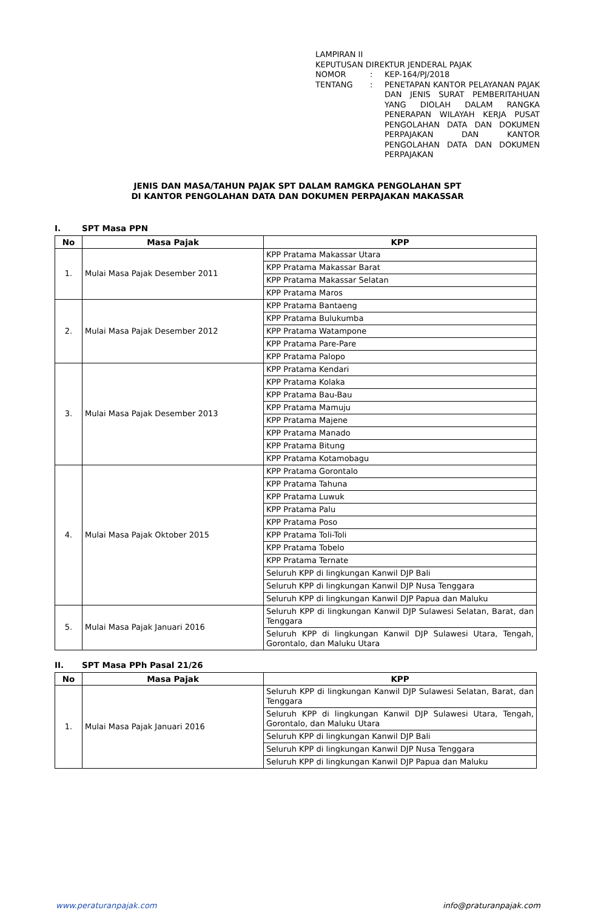LAMPIRAN II
KEPUTUSAN DIREKTUR JENDERAL PAJAK
| NOMOR | : | KEP-164/PJ/2018 |
| TENTANG | : | PENETAPAN KANTOR PELAYANAN PAJAK DAN JENIS SURAT PEMBERITAHUAN YANG DIOLAH DALAM RANGKA PENERAPAN WILAYAH KERJA PUSAT PENGOLAHAN DATA DAN DOKUMEN PERPAJAKAN DAN KANTOR PENGOLAHAN DATA DAN DOKUMEN PERPAJAKAN |
JENIS DAN MASA/TAHUN PAJAK SPT DALAM RAMGKA PENGOLAHAN SPT
DI KANTOR PENGOLAHAN DATA DAN DOKUMEN PERPAJAKAN MAKASSAR
I. SPT Masa PPN
| No | Masa Pajak | KPP |
| --- | --- | --- |
| 1. | Mulai Masa Pajak Desember 2011 | KPP Pratama Makassar Utara |
| | | KPP Pratama Makassar Barat |
| | | KPP Pratama Makassar Selatan |
| | | KPP Pratama Maros |
| 2. | Mulai Masa Pajak Desember 2012 | KPP Pratama Bantaeng |
| | | KPP Pratama Bulukumba |
| | | KPP Pratama Watampone |
| | | KPP Pratama Pare-Pare |
| | | KPP Pratama Palopo |
| 3. | Mulai Masa Pajak Desember 2013 | KPP Pratama Kendari |
| | | KPP Pratama Kolaka |
| | | KPP Pratama Bau-Bau |
| | | KPP Pratama Mamuju |
| | | KPP Pratama Majene |
| | | KPP Pratama Manado |
| | | KPP Pratama Bitung |
| | | KPP Pratama Kotamobagu |
| 4. | Mulai Masa Pajak Oktober 2015 | KPP Pratama Gorontalo |
| | | KPP Pratama Tahuna |
| | | KPP Pratama Luwuk |
| | | KPP Pratama Palu |
| | | KPP Pratama Poso |
| | | KPP Pratama Toli-Toli |
| | | KPP Pratama Tobelo |
| | | KPP Pratama Ternate |
| | | Seluruh KPP di lingkungan Kanwil DJP Bali |
| | | Seluruh KPP di lingkungan Kanwil DJP Nusa Tenggara |
| | | Seluruh KPP di lingkungan Kanwil DJP Papua dan Maluku |
| 5. | Mulai Masa Pajak Januari 2016 | Seluruh KPP di lingkungan Kanwil DJP Sulawesi Selatan, Barat, dan Tenggara |
| | | Seluruh KPP di lingkungan Kanwil DJP Sulawesi Utara, Tengah, Gorontalo, dan Maluku Utara |
II. SPT Masa PPh Pasal 21/26
| No | Masa Pajak | KPP |
| --- | --- | --- |
| 1. | Mulai Masa Pajak Januari 2016 | Seluruh KPP di lingkungan Kanwil DJP Sulawesi Selatan, Barat, dan Tenggara |
| | | Seluruh KPP di lingkungan Kanwil DJP Sulawesi Utara, Tengah, Gorontalo, dan Maluku Utara |
| | | Seluruh KPP di lingkungan Kanwil DJP Bali |
| | | Seluruh KPP di lingkungan Kanwil DJP Nusa Tenggara |
| | | Seluruh KPP di lingkungan Kanwil DJP Papua dan Maluku |
www.peraturanpajak.com info@praturanpajak.com